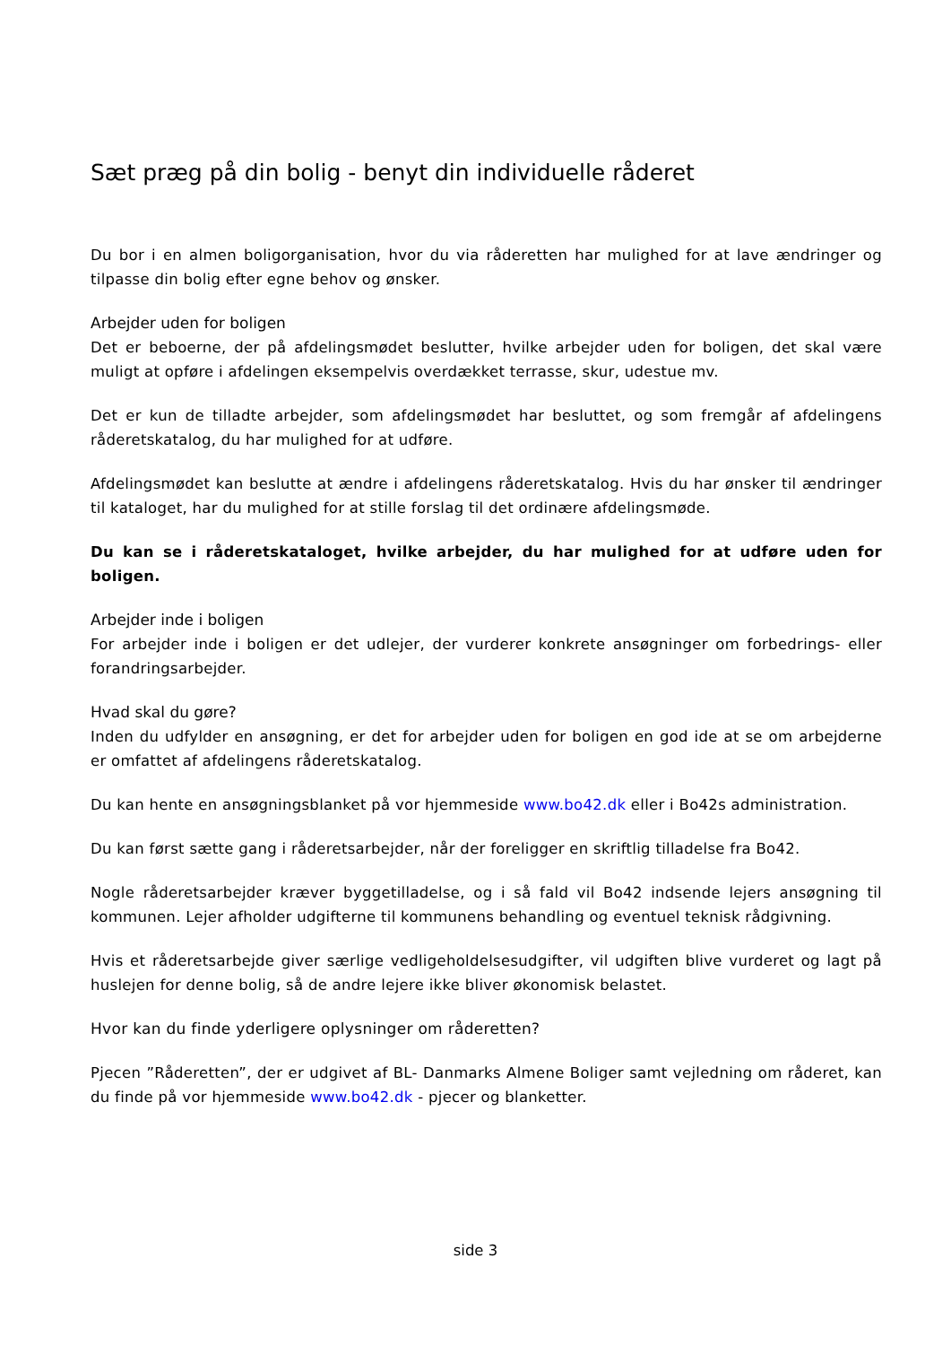Sæt præg på din bolig - benyt din individuelle råderet
Du bor i en almen boligorganisation, hvor du via råderetten har mulighed for at lave ændringer og tilpasse din bolig efter egne behov og ønsker.
Arbejder uden for boligen
Det er beboerne, der på afdelingsmødet beslutter, hvilke arbejder uden for boligen, det skal være muligt at opføre i afdelingen eksempelvis overdækket terrasse, skur, udestue mv.
Det er kun de tilladte arbejder, som afdelingsmødet har besluttet, og som fremgår af afdelingens råderetskatalog, du har mulighed for at udføre.
Afdelingsmødet kan beslutte at ændre i afdelingens råderetskatalog. Hvis du har ønsker til ændringer til kataloget, har du mulighed for at stille forslag til det ordinære afdelingsmøde.
Du kan se i råderetskataloget, hvilke arbejder, du har mulighed for at udføre uden for boligen.
Arbejder inde i boligen
For arbejder inde i boligen er det udlejer, der vurderer konkrete ansøgninger om forbedrings- eller forandringsarbejder.
Hvad skal du gøre?
Inden du udfylder en ansøgning, er det for arbejder uden for boligen en god ide at se om arbejderne er omfattet af afdelingens råderetskatalog.
Du kan hente en ansøgningsblanket på vor hjemmeside www.bo42.dk eller i Bo42s administration.
Du kan først sætte gang i råderetsarbejder, når der foreligger en skriftlig tilladelse fra Bo42.
Nogle råderetsarbejder kræver byggetilladelse, og i så fald vil Bo42 indsende lejers ansøgning til kommunen. Lejer afholder udgifterne til kommunens behandling og eventuel teknisk rådgivning.
Hvis et råderetsarbejde giver særlige vedligeholdelsesudgifter, vil udgiften blive vurderet og lagt på huslejen for denne bolig, så de andre lejere ikke bliver økonomisk belastet.
Hvor kan du finde yderligere oplysninger om råderetten?
Pjecen ”Råderetten”, der er udgivet af BL- Danmarks Almene Boliger samt vejledning om råderet, kan du finde på vor hjemmeside www.bo42.dk - pjecer og blanketter.
side 3